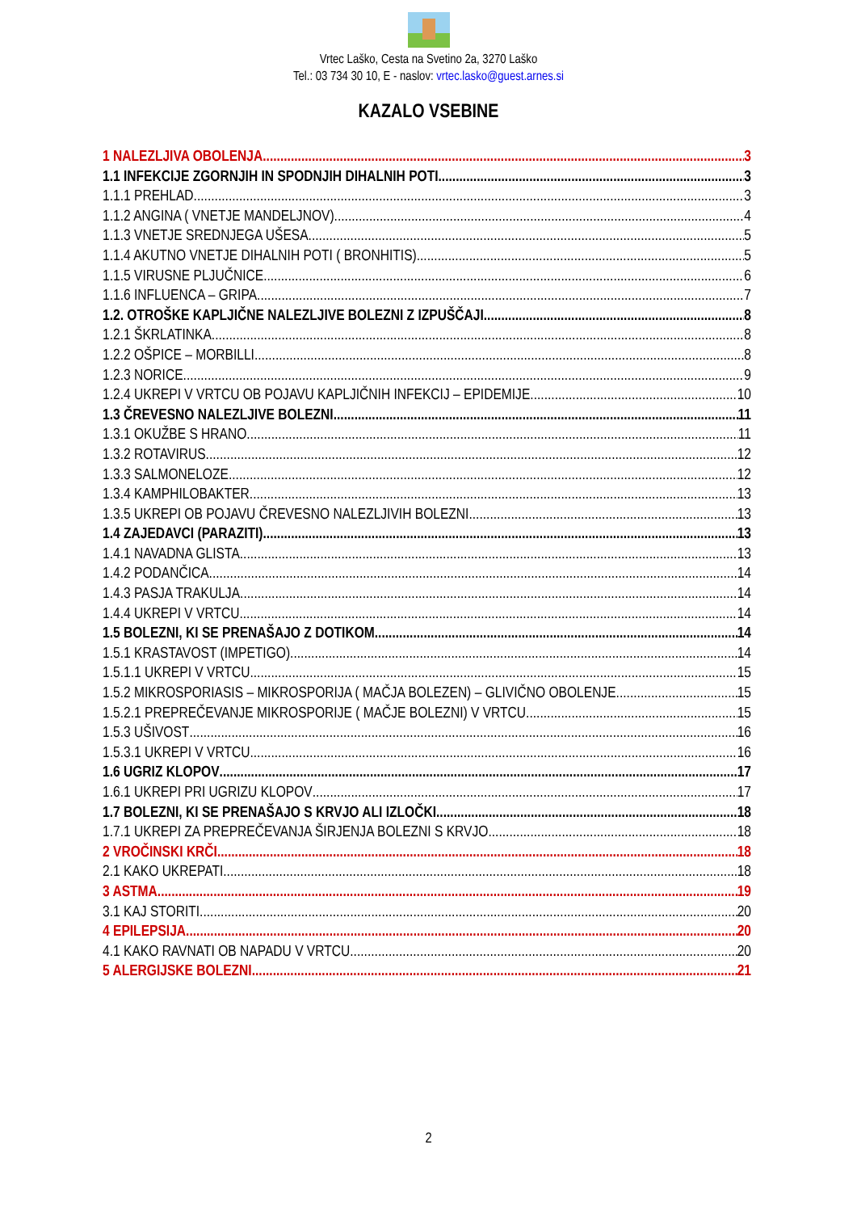Vrtec Laško, Cesta na Svetino 2a, 3270 Laško
Tel.: 03 734 30 10, E - naslov: vrtec.lasko@guest.arnes.si
KAZALO VSEBINE
1 NALEZLJIVA OBOLENJA 3
1.1 INFEKCIJE ZGORNJIH IN SPODNJIH DIHALNIH POTI 3
1.1.1 PREHLAD 3
1.1.2 ANGINA ( VNETJE MANDELJNOV) 4
1.1.3 VNETJE SREDNJEGA UŠESA 5
1.1.4 AKUTNO VNETJE DIHALNIH POTI ( BRONHITIS) 5
1.1.5 VIRUSNE PLJUČNICE 6
1.1.6 INFLUENCA – GRIPA 7
1.2. OTROŠKE KAPLJIČNE NALEZLJIVE BOLEZNI Z IZPUŠČAJI 8
1.2.1 ŠKRLATINKA 8
1.2.2 OŠPICE – MORBILLI 8
1.2.3 NORICE 9
1.2.4 UKREPI V VRTCU OB POJAVU KAPLJIČNIH INFEKCIJ – EPIDEMIJE 10
1.3 ČREVESNO NALEZLJIVE BOLEZNI 11
1.3.1 OKUŽBE S HRANO 11
1.3.2 ROTAVIRUS 12
1.3.3 SALMONELOZE 12
1.3.4 KAMPHILOBAKTER 13
1.3.5 UKREPI OB POJAVU ČREVESNO NALEZLJIVIH BOLEZNI 13
1.4 ZAJEDAVCI (PARAZITI) 13
1.4.1 NAVADNA GLISTA 13
1.4.2 PODANČICA 14
1.4.3 PASJA TRAKULJA 14
1.4.4 UKREPI V VRTCU 14
1.5 BOLEZNI, KI SE PRENAŠAJO Z DOTIKOM 14
1.5.1 KRASTAVOST (IMPETIGO) 14
1.5.1.1 UKREPI V VRTCU 15
1.5.2 MIKROSPORIASIS – MIKROSPORIJA ( MAČJA BOLEZEN) – GLIVIČNO OBOLENJE 15
1.5.2.1 PREPREČEVANJE MIKROSPORIJE ( MAČJE BOLEZNI) V VRTCU 15
1.5.3 UŠIVOST 16
1.5.3.1 UKREPI V VRTCU 16
1.6 UGRIZ KLOPOV 17
1.6.1 UKREPI PRI UGRIZU KLOPOV 17
1.7 BOLEZNI, KI SE PRENAŠAJO S KRVJO ALI IZLOČKI 18
1.7.1 UKREPI ZA PREPREČEVANJA ŠIRJENJA BOLEZNI S KRVJO 18
2 VROČINSKI KRČI 18
2.1 KAKO UKREPATI 18
3 ASTMA 19
3.1 KAJ STORITI 20
4 EPILEPSIJA 20
4.1 KAKO RAVNATI OB NAPADU V VRTCU 20
5 ALERGIJSKE BOLEZNI 21
2